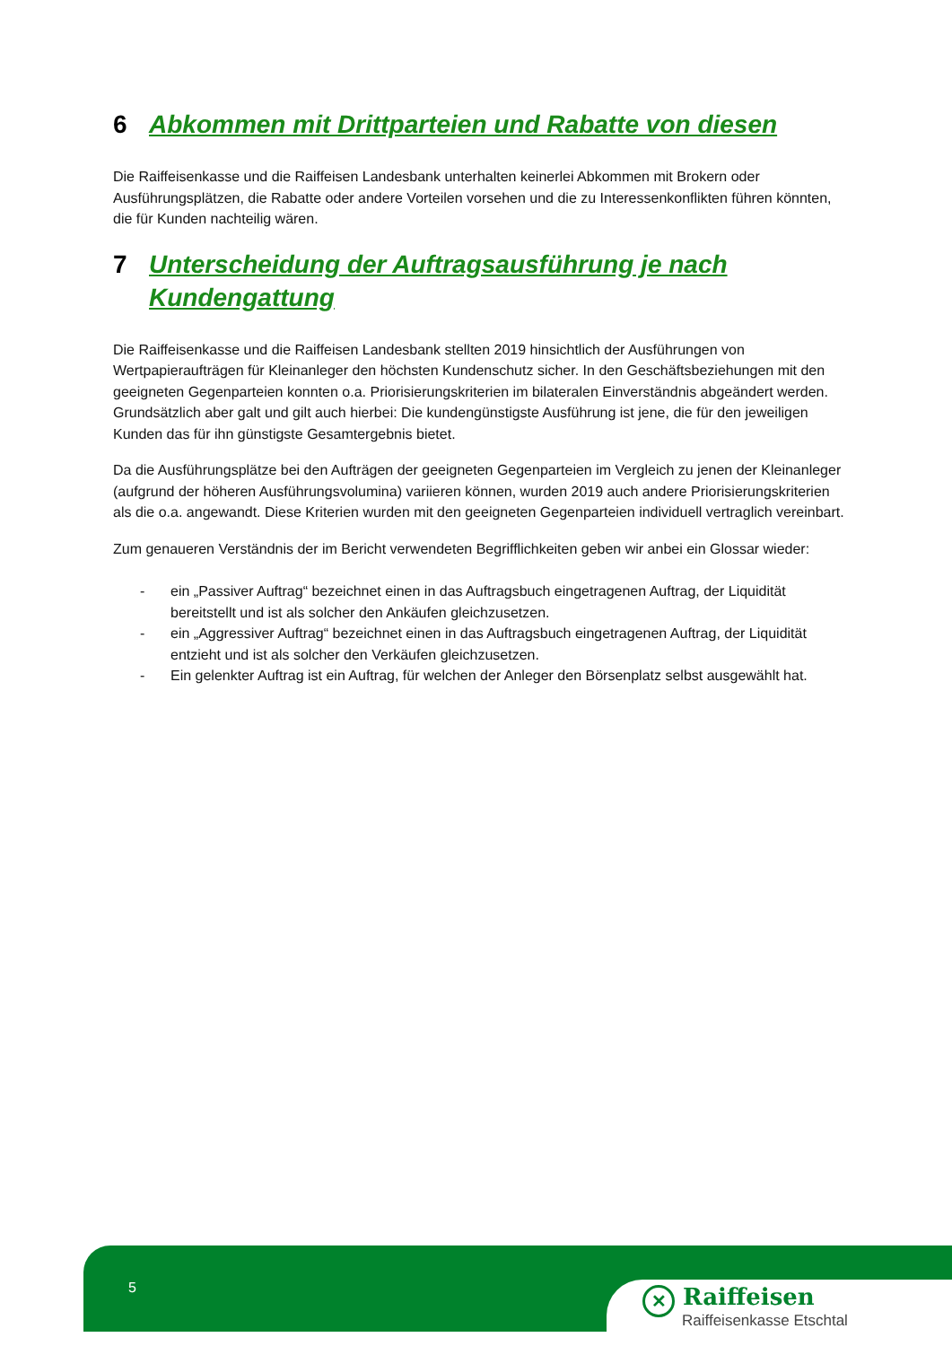6 Abkommen mit Drittparteien und Rabatte von diesen
Die Raiffeisenkasse und die Raiffeisen Landesbank unterhalten keinerlei Abkommen mit Brokern oder Ausführungsplätzen, die Rabatte oder andere Vorteilen vorsehen und die zu Interessenkonflikten führen könnten, die für Kunden nachteilig wären.
7 Unterscheidung der Auftragsausführung je nach Kundengattung
Die Raiffeisenkasse und die Raiffeisen Landesbank stellten 2019 hinsichtlich der Ausführungen von Wertpapieraufträgen für Kleinanleger den höchsten Kundenschutz sicher. In den Geschäftsbeziehungen mit den geeigneten Gegenparteien konnten o.a. Priorisierungskriterien im bilateralen Einverständnis abgeändert werden. Grundsätzlich aber galt und gilt auch hierbei: Die kundengünstigste Ausführung ist jene, die für den jeweiligen Kunden das für ihn günstigste Gesamtergebnis bietet.
Da die Ausführungsplätze bei den Aufträgen der geeigneten Gegenparteien im Vergleich zu jenen der Kleinanleger (aufgrund der höheren Ausführungsvolumina) variieren können, wurden 2019 auch andere Priorisierungskriterien als die o.a. angewandt. Diese Kriterien wurden mit den geeigneten Gegenparteien individuell vertraglich vereinbart.
Zum genaueren Verständnis der im Bericht verwendeten Begrifflichkeiten geben wir anbei ein Glossar wieder:
- ein „Passiver Auftrag“ bezeichnet einen in das Auftragsbuch eingetragenen Auftrag, der Liquidität bereitstellt und ist als solcher den Ankäufen gleichzusetzen.
- ein „Aggressiver Auftrag“ bezeichnet einen in das Auftragsbuch eingetragenen Auftrag, der Liquidität entzieht und ist als solcher den Verkäufen gleichzusetzen.
- Ein gelenkter Auftrag ist ein Auftrag, für welchen der Anleger den Börsenplatz selbst ausgewählt hat.
5
✕ Raiffeisen
Raiffeisenkasse Etschtal